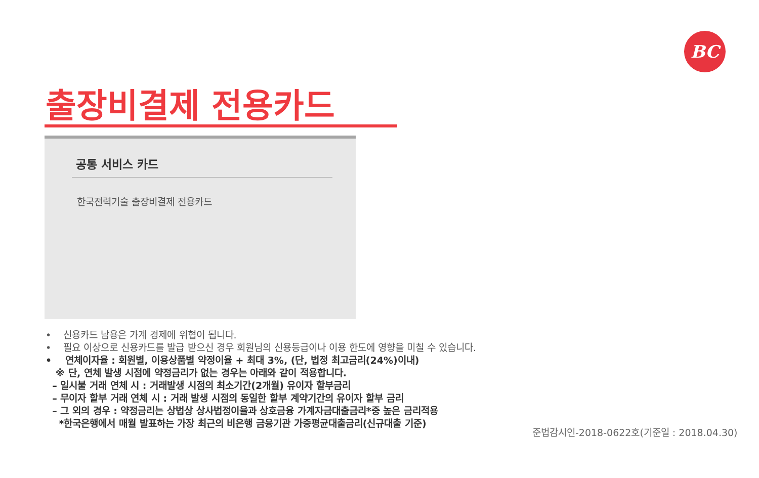BC
출장비결제 전용카드
공통 서비스 카드
한국전력기술 출장비결제 전용카드
• 신용카드 남용은 가계 경제에 위협이 됩니다.
• 필요 이상으로 신용카드를 발급 받으신 경우 회원님의 신용등급이나 이용 한도에 영향을 미칠 수 있습니다.
• 연체이자율 : 회원별, 이용상품별 약정이율 + 최대 3%, (단, 법정 최고금리(24%)이내)
※ 단, 연체 발생 시점에 약정금리가 없는 경우는 아래와 같이 적용합니다.
– 일시불 거래 연체 시 : 거래발생 시점의 최소기간(2개월) 유이자 할부금리
– 무이자 할부 거래 연체 시 : 거래 발생 시점의 동일한 할부 계약기간의 유이자 할부 금리
– 그 외의 경우 : 약정금리는 상법상 상사법정이율과 상호금융 가계자금대출금리*중 높은 금리적용
*한국은행에서 매월 발표하는 가장 최근의 비은행 금융기관 가중평균대출금리(신규대출 기준)
준법감시인-2018-0622호(기준일 : 2018.04.30)